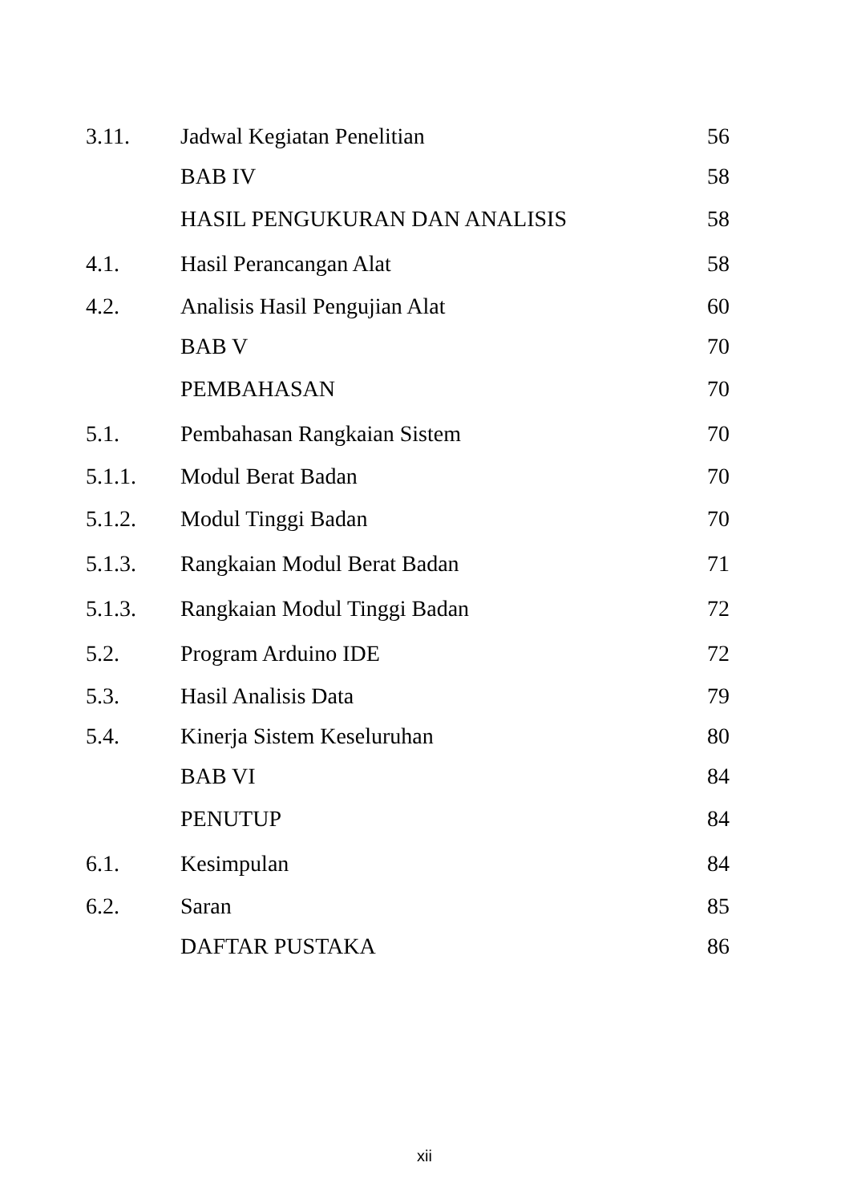| 3.11. | Jadwal Kegiatan Penelitian | 56 |
| | BAB IV | 58 |
| | HASIL PENGUKURAN DAN ANALISIS | 58 |
| 4.1. | Hasil Perancangan Alat | 58 |
| 4.2. | Analisis Hasil Pengujian Alat | 60 |
| | BAB V | 70 |
| | PEMBAHASAN | 70 |
| 5.1. | Pembahasan Rangkaian Sistem | 70 |
| 5.1.1. | Modul Berat Badan | 70 |
| 5.1.2. | Modul Tinggi Badan | 70 |
| 5.1.3. | Rangkaian Modul Berat Badan | 71 |
| 5.1.3. | Rangkaian Modul Tinggi Badan | 72 |
| 5.2. | Program Arduino IDE | 72 |
| 5.3. | Hasil Analisis Data | 79 |
| 5.4. | Kinerja Sistem Keseluruhan | 80 |
| | BAB VI | 84 |
| | PENUTUP | 84 |
| 6.1. | Kesimpulan | 84 |
| 6.2. | Saran | 85 |
| | DAFTAR PUSTAKA | 86 |
xii